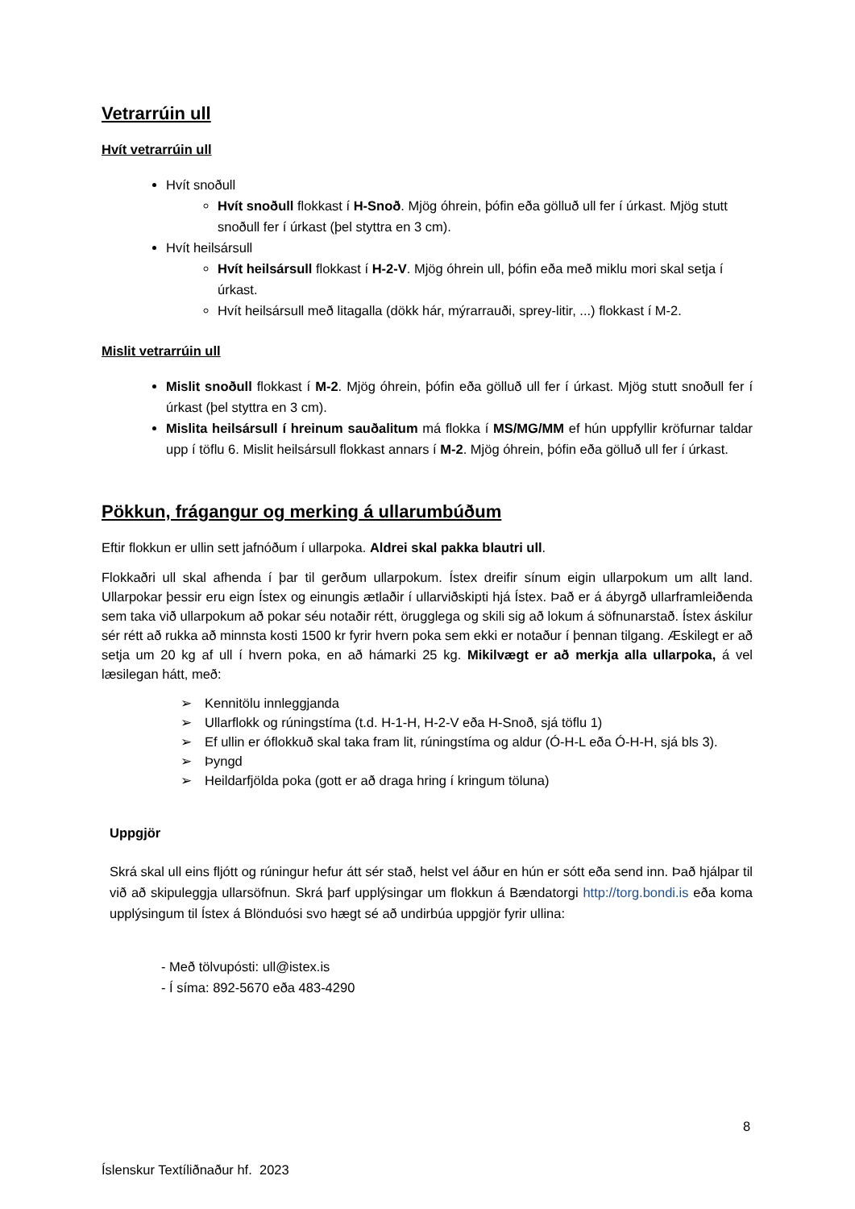Vetrarrúin ull
Hvít vetrarrúin ull
Hvít snoðull
Hvít snoðull flokkast í H-Snoð. Mjög óhrein, þófin eða gölluð ull fer í úrkast. Mjög stutt snoðull fer í úrkast (þel styttra en 3 cm).
Hvít heilsársull
Hvít heilsársull flokkast í H-2-V. Mjög óhrein ull, þófin eða með miklu mori skal setja í úrkast.
Hvít heilsársull með litagalla (dökk hár, mýrarrauði, sprey-litir, ...) flokkast í M-2.
Mislit vetrarrúin ull
Mislit snoðull flokkast í M-2. Mjög óhrein, þófin eða gölluð ull fer í úrkast. Mjög stutt snoðull fer í úrkast (þel styttra en 3 cm).
Mislita heilsársull í hreinum sauðalitum má flokka í MS/MG/MM ef hún uppfyllir kröfurnar taldar upp í töflu 6. Mislit heilsársull flokkast annars í M-2. Mjög óhrein, þófin eða gölluð ull fer í úrkast.
Pökkun, frágangur og merking á ullarumbúðum
Eftir flokkun er ullin sett jafnóðum í ullarpoka. Aldrei skal pakka blautri ull.
Flokkaðri ull skal afhenda í þar til gerðum ullarpokum. Ístex dreifir sínum eigin ullarpokum um allt land. Ullarpokar þessir eru eign Ístex og einungis ætlaðir í ullarviðskipti hjá Ístex. Það er á ábyrgð ullarframleiðenda sem taka við ullarpokum að pokar séu notaðir rétt, örugglega og skili sig að lokum á söfnunarstað. Ístex áskilur sér rétt að rukka að minnsta kosti 1500 kr fyrir hvern poka sem ekki er notaður í þennan tilgang. Æskilegt er að setja um 20 kg af ull í hvern poka, en að hámarki 25 kg. Mikilvægt er að merkja alla ullarpoka, á vel læsilegan hátt, með:
➢ Kennitölu innleggjanda
➢ Ullarflokk og rúningstíma (t.d. H-1-H, H-2-V eða H-Snoð, sjá töflu 1)
➢ Ef ullin er óflokkuð skal taka fram lit, rúningstíma og aldur (Ó-H-L eða Ó-H-H, sjá bls 3).
➢ Þyngd
➢ Heildarfjölda poka (gott er að draga hring í kringum töluna)
Uppgjör
Skrá skal ull eins fljótt og rúningur hefur átt sér stað, helst vel áður en hún er sótt eða send inn. Það hjálpar til við að skipuleggja ullarsöfnun. Skrá þarf upplýsingar um flokkun á Bændatorgi http://torg.bondi.is eða koma upplýsingum til Ístex á Blönduósi svo hægt sé að undirbúa uppgjör fyrir ullina:
- Með tölvupósti: ull@istex.is
- Í síma: 892-5670 eða 483-4290
8
Íslenskur Textíliðnaður hf. 2023